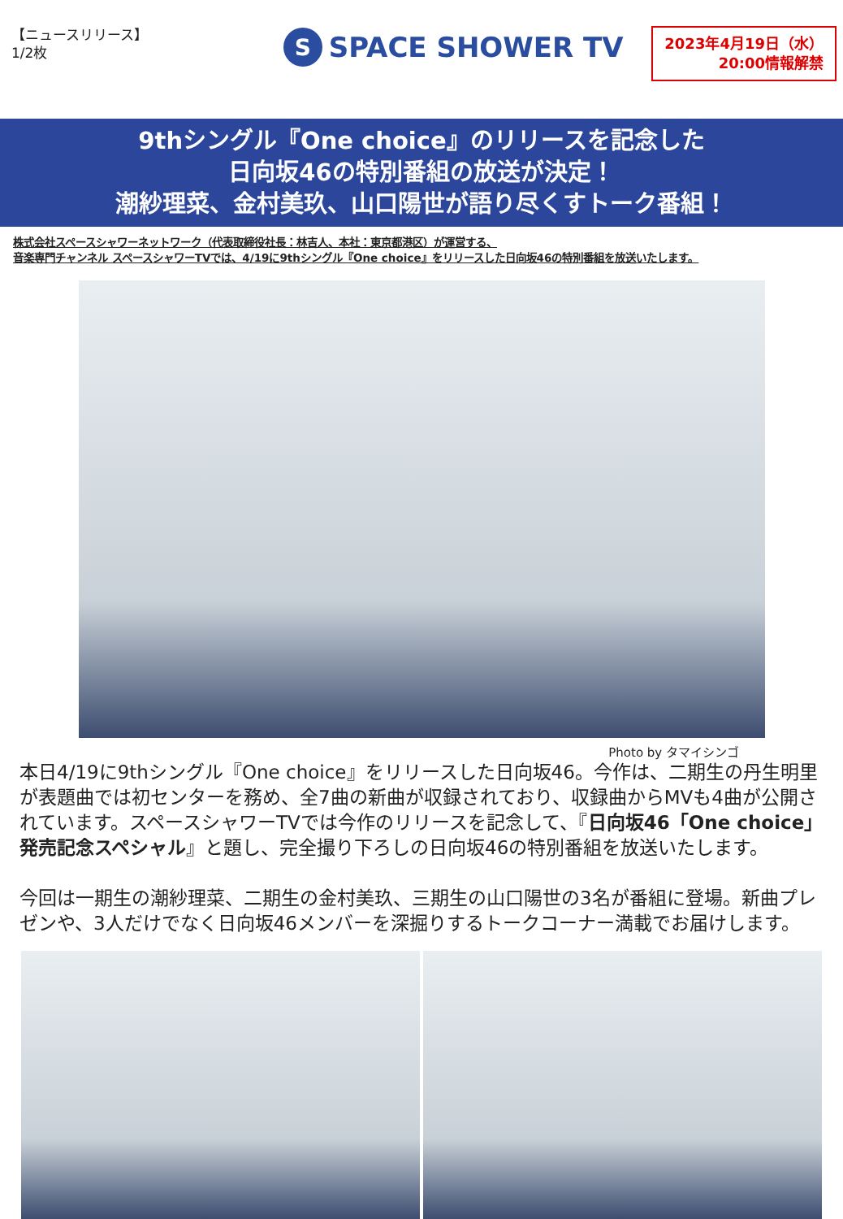【ニュースリリース】
1/2枚
S
SPACE SHOWER TV
2023年4月19日（水）
20:00情報解禁
9thシングル『One choice』のリリースを記念した
日向坂46の特別番組の放送が決定！
潮紗理菜、金村美玖、山口陽世が語り尽くすトーク番組！
株式会社スペースシャワーネットワーク（代表取締役社長：林吉人、本社：東京都港区）が運営する、
音楽専門チャンネル スペースシャワーTVでは、4/19に9thシングル『One choice』をリリースした日向坂46の特別番組を放送いたします。
Photo by タマイシンゴ
本日4/19に9thシングル『One choice』をリリースした日向坂46。今作は、二期生の丹生明里が表題曲では初センターを務め、全7曲の新曲が収録されており、収録曲からMVも4曲が公開されています。スペースシャワーTVでは今作のリリースを記念して、『日向坂46「One choice」発売記念スペシャル』と題し、完全撮り下ろしの日向坂46の特別番組を放送いたします。
今回は一期生の潮紗理菜、二期生の金村美玖、三期生の山口陽世の3名が番組に登場。新曲プレゼンや、3人だけでなく日向坂46メンバーを深掘りするトークコーナー満載でお届けします。